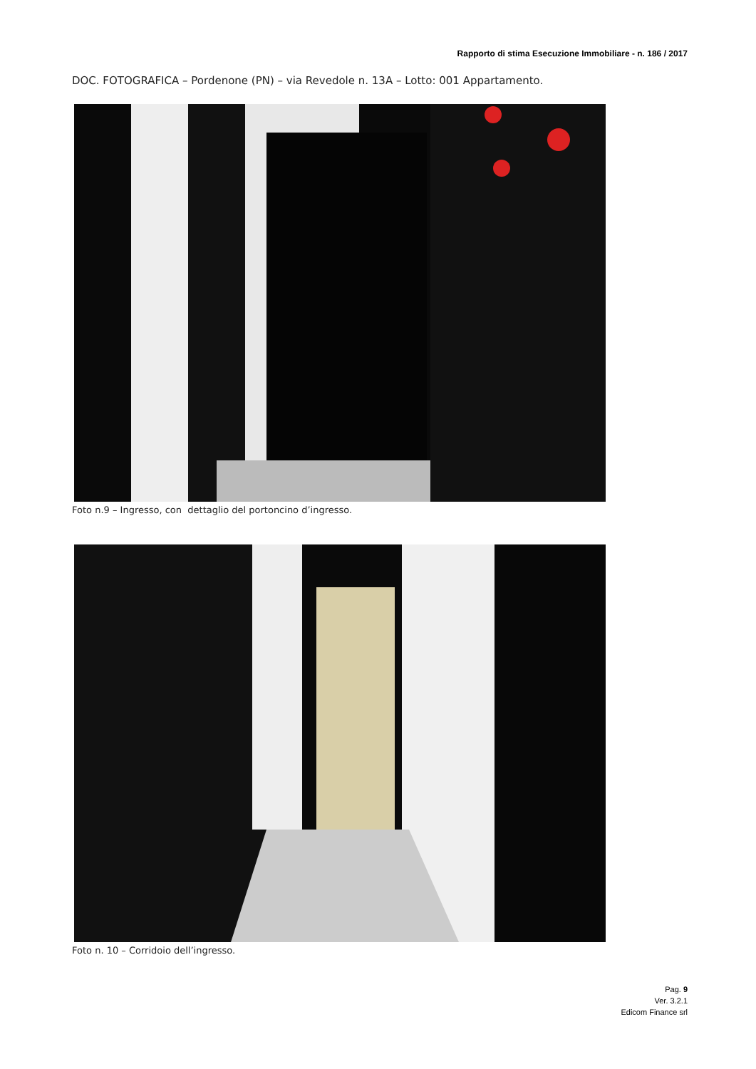Rapporto di stima Esecuzione Immobiliare - n. 186 / 2017
DOC. FOTOGRAFICA – Pordenone (PN) – via Revedole n. 13A – Lotto: 001 Appartamento.
Foto n.9 – Ingresso, con dettaglio del portoncino d’ingresso.
Foto n. 10 – Corridoio dell’ingresso.
Pag. 9
Ver. 3.2.1
Edicom Finance srl